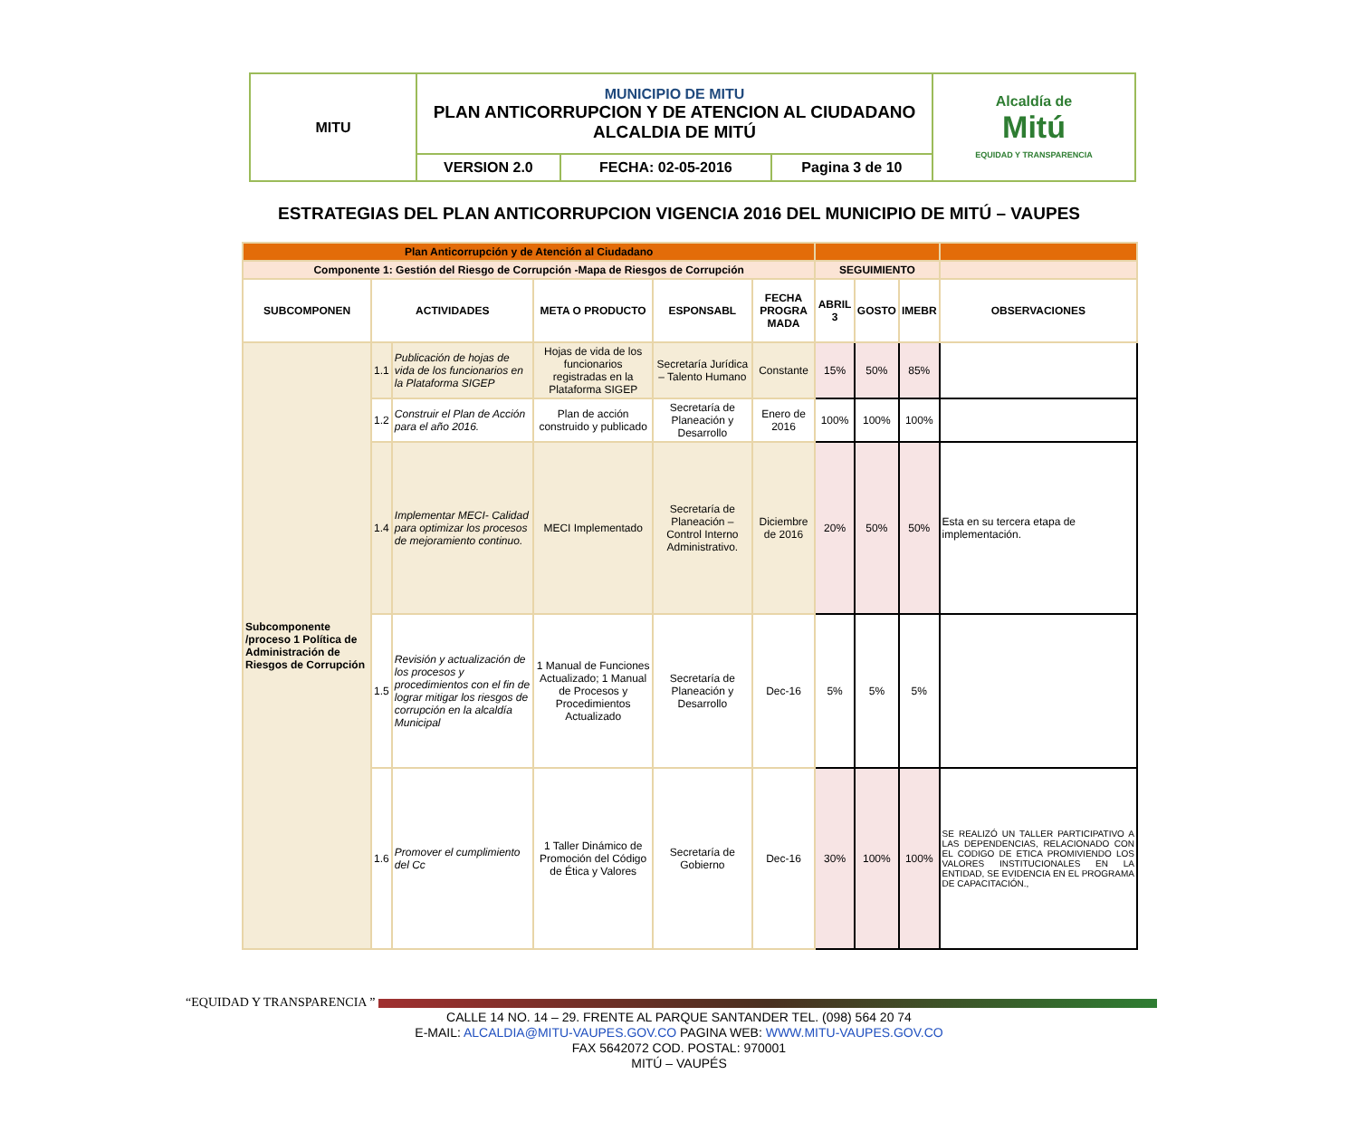| MITU | MUNICIPIO DE MITU PLAN ANTICORRUPCION Y DE ATENCION AL CIUDADANO ALCALDIA DE MITÚ | | | Alcaldía de Mitú EQUIDAD Y TRANSPARENCIA |
| | VERSION 2.0 | FECHA: 02-05-2016 | Pagina 3 de 10 | |
ESTRATEGIAS DEL PLAN ANTICORRUPCION VIGENCIA 2016 DEL MUNICIPIO DE MITÚ – VAUPES
| Plan Anticorrupción y de Atención al Ciudadano | | | | | | | | | |
| Componente 1: Gestión del Riesgo de Corrupción -Mapa de Riesgos de Corrupción | | | | | | SEGUIMIENTO | | | |
| SUBCOMPONEN | ACTIVIDADES | | META O PRODUCTO | ESPONSABL | FECHA PROGRA MADA | ABRIL 3 | GOSTO | IMEBR | OBSERVACIONES |
| Subcomponente /proceso 1 Política de Administración de Riesgos de Corrupción | 1.1 | Publicación de hojas de vida de los funcionarios en la Plataforma SIGEP | Hojas de vida de los funcionarios registradas en la Plataforma SIGEP | Secretaría Jurídica – Talento Humano | Constante | 15% | 50% | 85% | |
| | 1.2 | Construir el Plan de Acción para el año 2016. | Plan de acción construido y publicado | Secretaría de Planeación y Desarrollo | Enero de 2016 | 100% | 100% | 100% | |
| | 1.4 | Implementar MECI- Calidad para optimizar los procesos de mejoramiento continuo. | MECI Implementado | Secretaría de Planeación – Control Interno Administrativo. | Diciembre de 2016 | 20% | 50% | 50% | Esta en su tercera etapa de implementación. |
| | 1.5 | Revisión y actualización de los procesos y procedimientos con el fin de lograr mitigar los riesgos de corrupción en la alcaldía Municipal | 1 Manual de Funciones Actualizado; 1 Manual de Procesos y Procedimientos Actualizado | Secretaría de Planeación y Desarrollo | Dec-16 | 5% | 5% | 5% | |
| | 1.6 | Promover el cumplimiento del Cc | 1 Taller Dinámico de Promoción del Código de Ética y Valores | Secretaría de Gobierno | Dec-16 | 30% | 100% | 100% | SE REALIZÓ UN TALLER PARTICIPATIVO A LAS DEPENDENCIAS, RELACIONADO CON EL CODIGO DE ETICA PROMIVIENDO LOS VALORES INSTITUCIONALES EN LA ENTIDAD, SE EVIDENCIA EN EL PROGRAMA DE CAPACITACIÓN., |
“EQUIDAD Y TRANSPARENCIA ”
CALLE 14 NO. 14 – 29. FRENTE AL PARQUE SANTANDER TEL. (098) 564 20 74
E-MAIL: ALCALDIA@MITU-VAUPES.GOV.CO PAGINA WEB: WWW.MITU-VAUPES.GOV.CO
FAX 5642072 COD. POSTAL: 970001
MITÚ – VAUPÉS